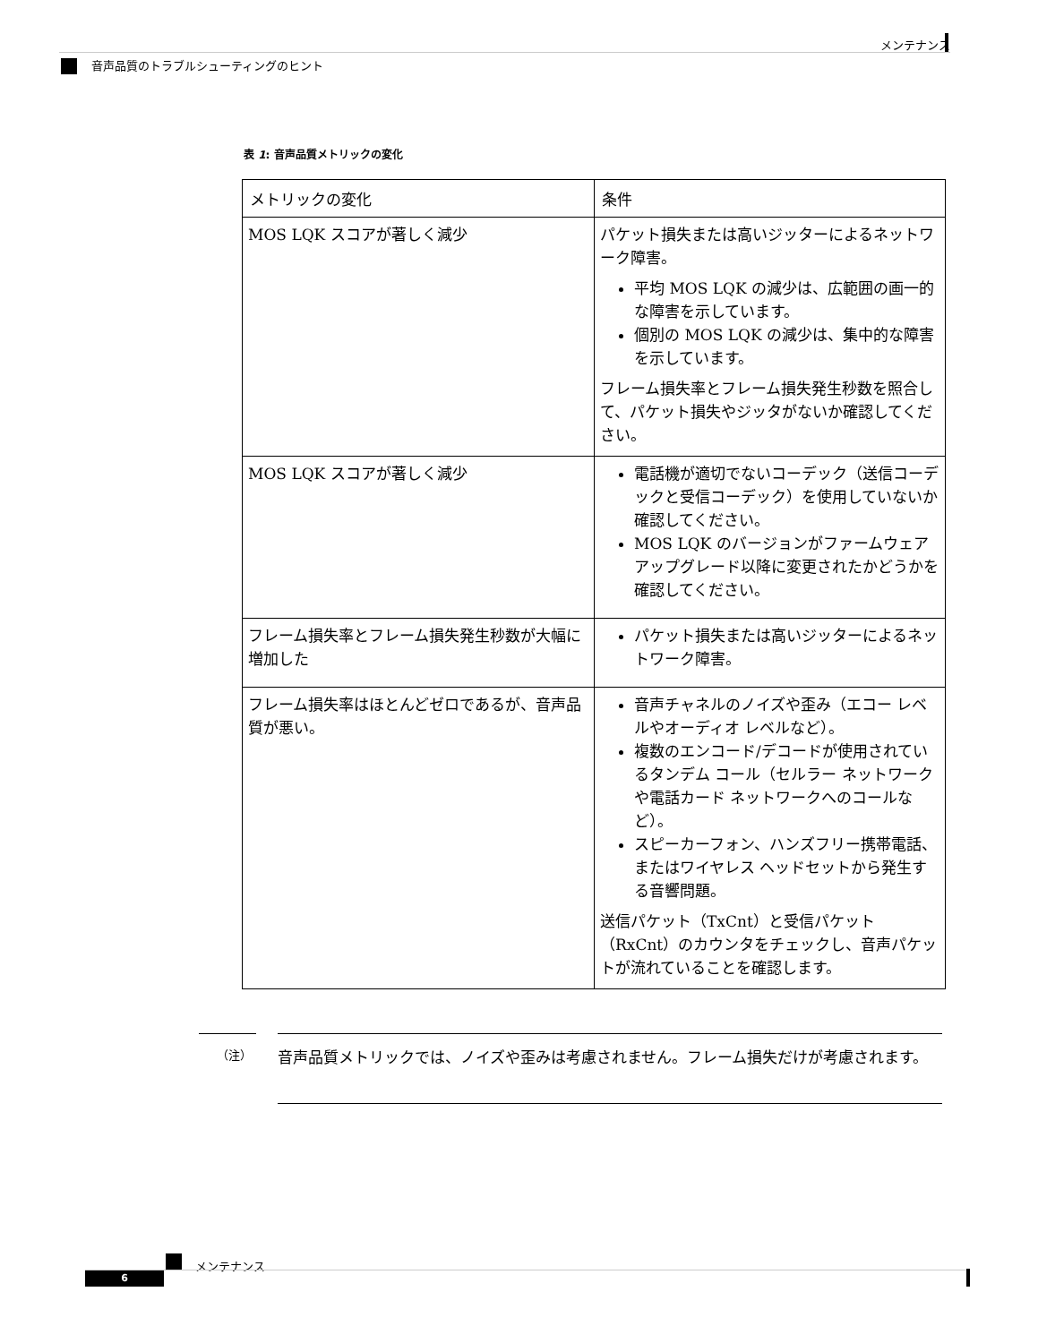メンテナンス
音声品質のトラブルシューティングのヒント
表 1: 音声品質メトリックの変化
| メトリックの変化 | 条件 |
| --- | --- |
| MOS LQK スコアが著しく減少 | パケット損失または高いジッターによるネットワーク障害。 平均 MOS LQK の減少は、広範囲の画一的な障害を示しています。 個別の MOS LQK の減少は、集中的な障害を示しています。 フレーム損失率とフレーム損失発生秒数を照合して、パケット損失やジッタがないか確認してください。 |
| MOS LQK スコアが著しく減少 | 電話機が適切でないコーデック（送信コーデックと受信コーデック）を使用していないか確認してください。 MOS LQK のバージョンがファームウェア アップグレード以降に変更されたかどうかを確認してください。 |
| フレーム損失率とフレーム損失発生秒数が大幅に増加した | パケット損失または高いジッターによるネットワーク障害。 |
| フレーム損失率はほとんどゼロであるが、音声品質が悪い。 | 音声チャネルのノイズや歪み（エコー レベルやオーディオ レベルなど）。 複数のエンコード/デコードが使用されているタンデム コール（セルラー ネットワークや電話カード ネットワークへのコールなど）。 スピーカーフォン、ハンズフリー携帯電話、またはワイヤレス ヘッドセットから発生する音響問題。 送信パケット（TxCnt）と受信パケット（RxCnt）のカウンタをチェックし、音声パケットが流れていることを確認します。 |
（注）
音声品質メトリックでは、ノイズや歪みは考慮されません。フレーム損失だけが考慮されます。
メンテナンス
6